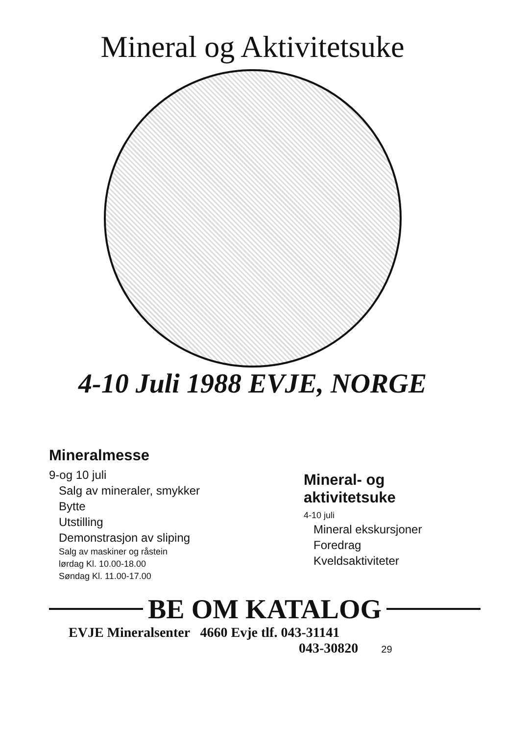Mineral og Aktivitetsuke
4-10 Juli 1988 EVJE, NORGE
Mineralmesse
9-og 10 juli
Salg av mineraler, smykker
Bytte
Utstilling
Demonstrasjon av sliping
Salg av maskiner og råstein
lørdag Kl. 10.00-18.00
Søndag Kl. 11.00-17.00
Mineral- og
aktivitetsuke
4-10 juli
Mineral ekskursjoner
Foredrag
Kveldsaktiviteter
BE OM KATALOG
EVJE Mineralsenter 4660 Evje tlf. 043-31141
043-30820 29